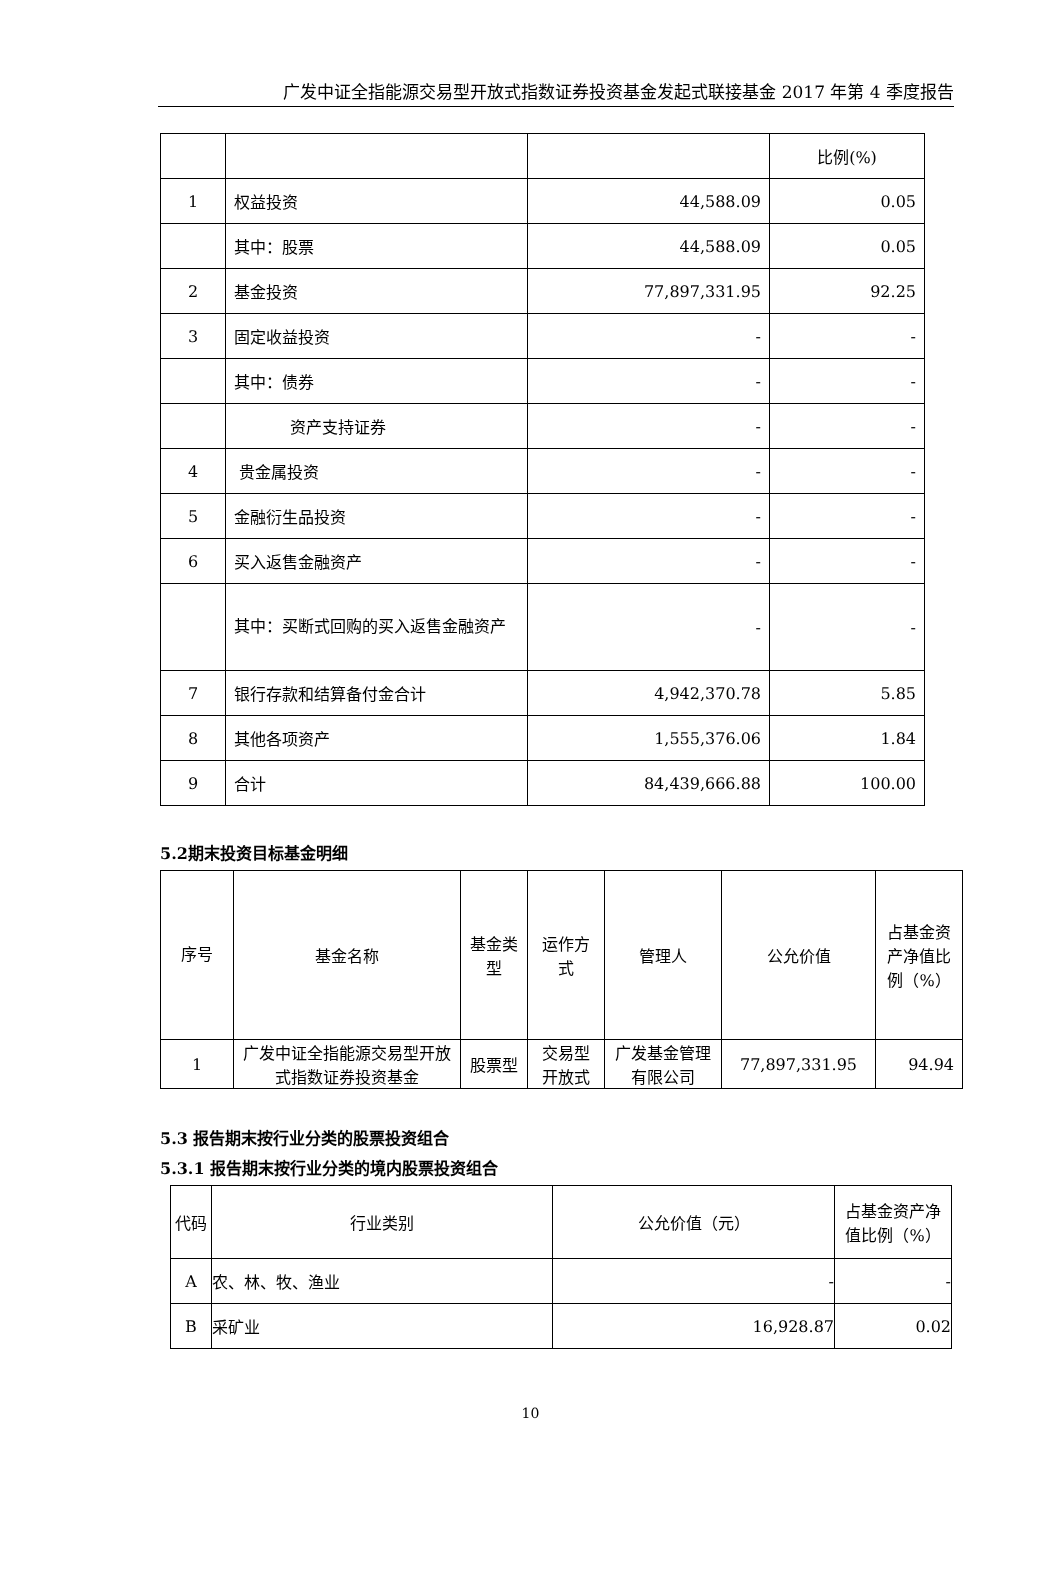广发中证全指能源交易型开放式指数证券投资基金发起式联接基金 2017 年第 4 季度报告
| | | | 比例(%) |
| 1 | 权益投资 | 44,588.09 | 0.05 |
| | 其中：股票 | 44,588.09 | 0.05 |
| 2 | 基金投资 | 77,897,331.95 | 92.25 |
| 3 | 固定收益投资 | - | - |
| | 其中：债券 | - | - |
| | 资产支持证券 | - | - |
| 4 | 贵金属投资 | - | - |
| 5 | 金融衍生品投资 | - | - |
| 6 | 买入返售金融资产 | - | - |
| | 其中：买断式回购的买入返售金融资产 | - | - |
| 7 | 银行存款和结算备付金合计 | 4,942,370.78 | 5.85 |
| 8 | 其他各项资产 | 1,555,376.06 | 1.84 |
| 9 | 合计 | 84,439,666.88 | 100.00 |
5.2期末投资目标基金明细
| 序号 | 基金名称 | 基金类型 | 运作方式 | 管理人 | 公允价值 | 占基金资产净值比例（%） |
| --- | --- | --- | --- | --- | --- | --- |
| 1 | 广发中证全指能源交易型开放式指数证券投资基金 | 股票型 | 交易型开放式 | 广发基金管理有限公司 | 77,897,331.95 | 94.94 |
5.3 报告期末按行业分类的股票投资组合
5.3.1 报告期末按行业分类的境内股票投资组合
| 代码 | 行业类别 | 公允价值（元） | 占基金资产净值比例（%） |
| --- | --- | --- | --- |
| A | 农、林、牧、渔业 | - | - |
| B | 采矿业 | 16,928.87 | 0.02 |
10